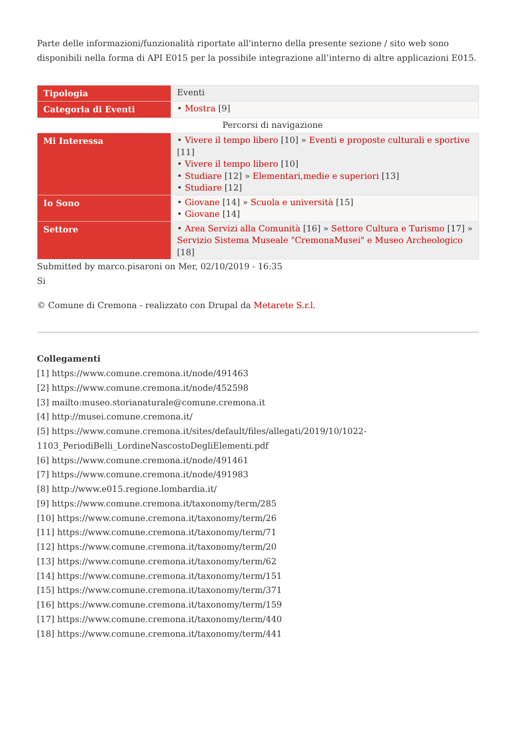Parte delle informazioni/funzionalità riportate all'interno della presente sezione / sito web sono disponibili nella forma di API E015 per la possibile integrazione all’interno di altre applicazioni E015.
| Tipologia | Eventi |
| Categoria di Eventi | • Mostra [9] |
Percorsi di navigazione
| Mi Interessa | • Vivere il tempo libero [10] » Eventi e proposte culturali e sportive [11] • Vivere il tempo libero [10] • Studiare [12] » Elementari,medie e superiori [13] • Studiare [12] |
| Io Sono | • Giovane [14] » Scuola e università [15] • Giovane [14] |
| Settore | • Area Servizi alla Comunità [16] » Settore Cultura e Turismo [17] » Servizio Sistema Museale "CremonaMusei" e Museo Archeologico [18] |
Submitted by marco.pisaroni on Mer, 02/10/2019 - 16:35
Si
© Comune di Cremona - realizzato con Drupal da Metarete S.r.l.
Collegamenti
[1] https://www.comune.cremona.it/node/491463
[2] https://www.comune.cremona.it/node/452598
[3] mailto:museo.storianaturale@comune.cremona.it
[4] http://musei.comune.cremona.it/
[5] https://www.comune.cremona.it/sites/default/files/allegati/2019/10/1022-1103_PeriodiBelli_LordineNascostoDegliElementi.pdf
[6] https://www.comune.cremona.it/node/491461
[7] https://www.comune.cremona.it/node/491983
[8] http://www.e015.regione.lombardia.it/
[9] https://www.comune.cremona.it/taxonomy/term/285
[10] https://www.comune.cremona.it/taxonomy/term/26
[11] https://www.comune.cremona.it/taxonomy/term/71
[12] https://www.comune.cremona.it/taxonomy/term/20
[13] https://www.comune.cremona.it/taxonomy/term/62
[14] https://www.comune.cremona.it/taxonomy/term/151
[15] https://www.comune.cremona.it/taxonomy/term/371
[16] https://www.comune.cremona.it/taxonomy/term/159
[17] https://www.comune.cremona.it/taxonomy/term/440
[18] https://www.comune.cremona.it/taxonomy/term/441